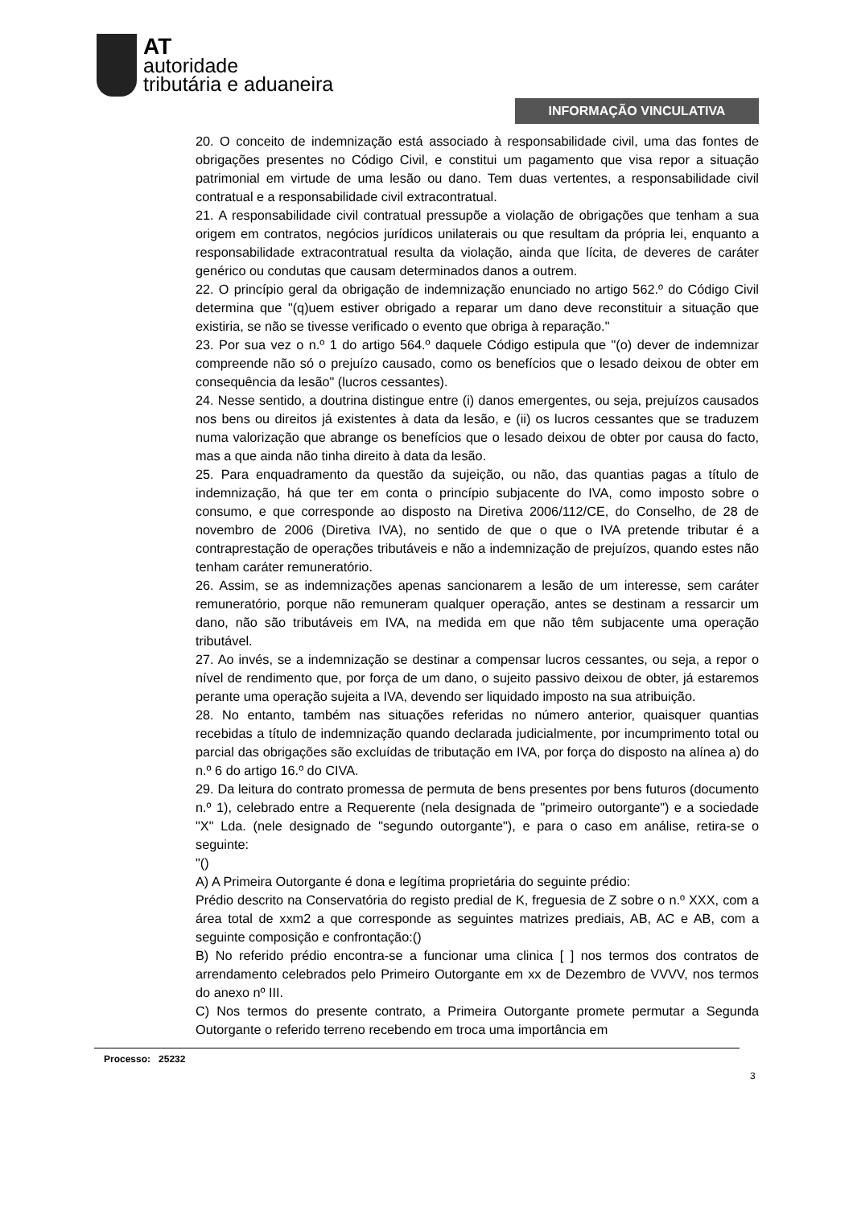AT
autoridade
tributária e aduaneira
INFORMAÇÃO VINCULATIVA
20. O conceito de indemnização está associado à responsabilidade civil, uma das fontes de obrigações presentes no Código Civil, e constitui um pagamento que visa repor a situação patrimonial em virtude de uma lesão ou dano. Tem duas vertentes, a responsabilidade civil contratual e a responsabilidade civil extracontratual.
21. A responsabilidade civil contratual pressupõe a violação de obrigações que tenham a sua origem em contratos, negócios jurídicos unilaterais ou que resultam da própria lei, enquanto a responsabilidade extracontratual resulta da violação, ainda que lícita, de deveres de caráter genérico ou condutas que causam determinados danos a outrem.
22. O princípio geral da obrigação de indemnização enunciado no artigo 562.º do Código Civil determina que "(q)uem estiver obrigado a reparar um dano deve reconstituir a situação que existiria, se não se tivesse verificado o evento que obriga à reparação."
23. Por sua vez o n.º 1 do artigo 564.º daquele Código estipula que "(o) dever de indemnizar compreende não só o prejuízo causado, como os benefícios que o lesado deixou de obter em consequência da lesão" (lucros cessantes).
24. Nesse sentido, a doutrina distingue entre (i) danos emergentes, ou seja, prejuízos causados nos bens ou direitos já existentes à data da lesão, e (ii) os lucros cessantes que se traduzem numa valorização que abrange os benefícios que o lesado deixou de obter por causa do facto, mas a que ainda não tinha direito à data da lesão.
25. Para enquadramento da questão da sujeição, ou não, das quantias pagas a título de indemnização, há que ter em conta o princípio subjacente do IVA, como imposto sobre o consumo, e que corresponde ao disposto na Diretiva 2006/112/CE, do Conselho, de 28 de novembro de 2006 (Diretiva IVA), no sentido de que o que o IVA pretende tributar é a contraprestação de operações tributáveis e não a indemnização de prejuízos, quando estes não tenham caráter remuneratório.
26. Assim, se as indemnizações apenas sancionarem a lesão de um interesse, sem caráter remuneratório, porque não remuneram qualquer operação, antes se destinam a ressarcir um dano, não são tributáveis em IVA, na medida em que não têm subjacente uma operação tributável.
27. Ao invés, se a indemnização se destinar a compensar lucros cessantes, ou seja, a repor o nível de rendimento que, por força de um dano, o sujeito passivo deixou de obter, já estaremos perante uma operação sujeita a IVA, devendo ser liquidado imposto na sua atribuição.
28. No entanto, também nas situações referidas no número anterior, quaisquer quantias recebidas a título de indemnização quando declarada judicialmente, por incumprimento total ou parcial das obrigações são excluídas de tributação em IVA, por força do disposto na alínea a) do n.º 6 do artigo 16.º do CIVA.
29. Da leitura do contrato promessa de permuta de bens presentes por bens futuros (documento n.º 1), celebrado entre a Requerente (nela designada de "primeiro outorgante") e a sociedade "X" Lda. (nele designado de "segundo outorgante"), e para o caso em análise, retira-se o seguinte:
"()
A) A Primeira Outorgante é dona e legítima proprietária do seguinte prédio:
Prédio descrito na Conservatória do registo predial de K, freguesia de Z sobre o n.º XXX, com a área total de xxm2 a que corresponde as seguintes matrizes prediais, AB, AC e AB, com a seguinte composição e confrontação:()
B) No referido prédio encontra-se a funcionar uma clinica [ ] nos termos dos contratos de arrendamento celebrados pelo Primeiro Outorgante em xx de Dezembro de VVVV, nos termos do anexo nº III.
C) Nos termos do presente contrato, a Primeira Outorgante promete permutar a Segunda Outorgante o referido terreno recebendo em troca uma importância em
Processo: 25232
3